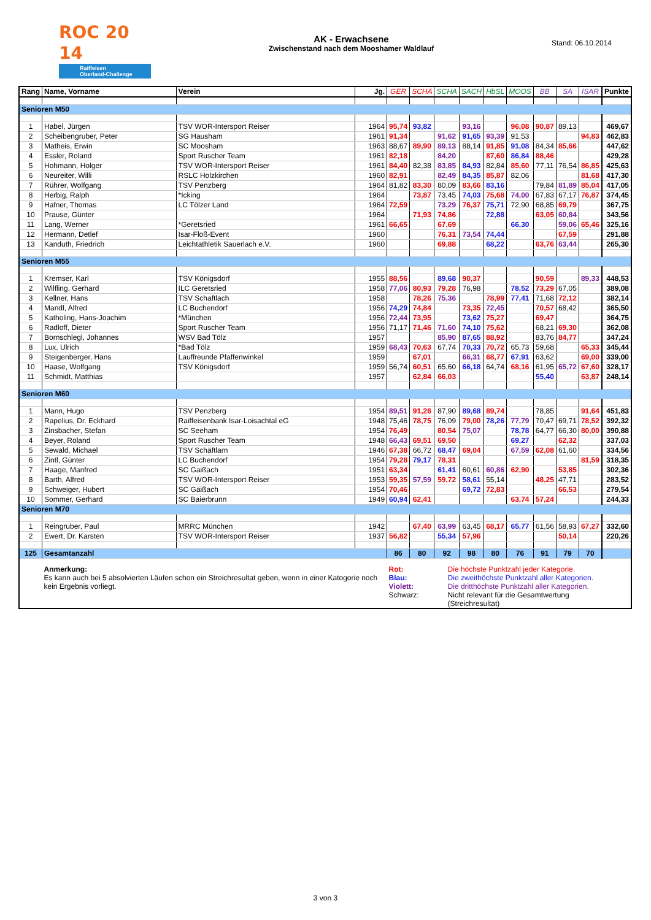ROC 20 14
Raiffeisen
Oberland-Challenge
AK - Erwachsene
Zwischenstand nach dem Mooshamer Waldlauf
Stand: 06.10.2014
| Rang | Name, Vorname | Verein | Jg. | GER | SCHÄ | SCHA | SACH | HbSL | MOOS | BB | SA | ISAR | Punkte |
| --- | --- | --- | --- | --- | --- | --- | --- | --- | --- | --- | --- | --- | --- |
| Senioren M50 | | | | | | | | | | | | | |
| 1 | Habel, Jürgen | TSV WOR-Intersport Reiser | 1964 | 95,74 | 93,82 | | 93,16 | | 96,08 | 90,87 | 89,13 | | 469,67 |
| 2 | Scheibengruber, Peter | SG Hausham | 1961 | 91,34 | | 91,62 | 91,65 | 93,39 | 91,53 | | | 94,83 | 462,83 |
| 3 | Matheis, Erwin | SC Moosham | 1963 | 88,67 | 89,90 | 89,13 | 88,14 | 91,85 | 91,08 | 84,34 | 85,66 | | 447,62 |
| 4 | Essler, Roland | Sport Ruscher Team | 1961 | 82,18 | | 84,20 | | 87,60 | 86,84 | 88,46 | | | 429,28 |
| 5 | Hohmann, Holger | TSV WOR-Intersport Reiser | 1961 | 84,40 | 82,38 | 83,85 | 84,93 | 82,84 | 85,60 | 77,11 | 76,54 | 86,85 | 425,63 |
| 6 | Neureiter, Willi | RSLC Holzkirchen | 1960 | 82,91 | | 82,49 | 84,35 | 85,87 | 82,06 | | | 81,68 | 417,30 |
| 7 | Rührer, Wolfgang | TSV Penzberg | 1964 | 81,82 | 83,30 | 80,09 | 83,66 | 83,16 | | 79,84 | 81,89 | 85,04 | 417,05 |
| 8 | Herbig, Ralph | *Icking | 1964 | | 73,87 | 73,45 | 74,03 | 75,68 | 74,00 | 67,83 | 67,17 | 76,87 | 374,45 |
| 9 | Hafner, Thomas | LC Tölzer Land | 1964 | 72,59 | | 73,29 | 76,37 | 75,71 | 72,90 | 68,85 | 69,79 | | 367,75 |
| 10 | Prause, Günter | | 1964 | | 71,93 | 74,86 | | 72,88 | | 63,05 | 60,84 | | 343,56 |
| 11 | Lang, Werner | *Geretsried | 1961 | 66,65 | | 67,69 | | | 66,30 | | 59,06 | 65,46 | 325,16 |
| 12 | Hermann, Detlef | Isar-Floß-Event | 1960 | | | 76,31 | 73,54 | 74,44 | | | 67,59 | | 291,88 |
| 13 | Kanduth, Friedrich | Leichtathletik Sauerlach e.V. | 1960 | | | 69,88 | | 68,22 | | 63,76 | 63,44 | | 265,30 |
| Senioren M55 | | | | | | | | | | | | | |
| 1 | Kremser, Karl | TSV Königsdorf | 1955 | 88,56 | | 89,68 | 90,37 | | | 90,59 | | 89,33 | 448,53 |
| 2 | Wilfling, Gerhard | ILC Geretsried | 1958 | 77,06 | 80,93 | 79,28 | 76,98 | | 78,52 | 73,29 | 67,05 | | 389,08 |
| 3 | Kellner, Hans | TSV Schaftlach | 1958 | | 78,26 | 75,36 | | 78,99 | 77,41 | 71,68 | 72,12 | | 382,14 |
| 4 | Mandl, Alfred | LC Buchendorf | 1956 | 74,29 | 74,84 | | 73,35 | 72,45 | | 70,57 | 68,42 | | 365,50 |
| 5 | Katholing, Hans-Joachim | *München | 1956 | 72,44 | 73,95 | | 73,62 | 75,27 | | 69,47 | | | 364,75 |
| 6 | Radloff, Dieter | Sport Ruscher Team | 1956 | 71,17 | 71,46 | 71,60 | 74,10 | 75,62 | | 68,21 | 69,30 | | 362,08 |
| 7 | Bornschlegl, Johannes | WSV Bad Tölz | 1957 | | | 85,90 | 87,65 | 88,92 | | 83,76 | 84,77 | | 347,24 |
| 8 | Lux, Ulrich | *Bad Tölz | 1959 | 68,43 | 70,63 | 67,74 | 70,33 | 70,72 | 65,73 | 59,68 | | 65,33 | 345,44 |
| 9 | Steigenberger, Hans | Lauffreunde Pfaffenwinkel | 1959 | | 67,01 | | 66,31 | 68,77 | 67,91 | 63,62 | | 69,00 | 339,00 |
| 10 | Haase, Wolfgang | TSV Königsdorf | 1959 | 56,74 | 60,51 | 65,60 | 66,18 | 64,74 | 68,16 | 61,95 | 65,72 | 67,60 | 328,17 |
| 11 | Schmidt, Matthias | | 1957 | | 62,84 | 66,03 | | | | 55,40 | | 63,87 | 248,14 |
| Senioren M60 | | | | | | | | | | | | | |
| 1 | Mann, Hugo | TSV Penzberg | 1954 | 89,51 | 91,26 | 87,90 | 89,68 | 89,74 | | 78,85 | | 91,64 | 451,83 |
| 2 | Rapelius, Dr. Eckhard | Raiffeisenbank Isar-Loisachtal eG | 1948 | 75,46 | 78,75 | 76,09 | 79,00 | 78,26 | 77,79 | 70,47 | 69,71 | 78,52 | 392,32 |
| 3 | Zinsbacher, Stefan | SC Seeham | 1954 | 76,49 | | 80,54 | 75,07 | | 78,78 | 64,77 | 66,30 | 80,00 | 390,88 |
| 4 | Beyer, Roland | Sport Ruscher Team | 1948 | 66,43 | 69,51 | 69,50 | | | 69,27 | | 62,32 | | 337,03 |
| 5 | Sewald, Michael | TSV Schäftlarn | 1946 | 67,38 | 66,72 | 68,47 | 69,04 | | 67,59 | 62,08 | 61,60 | | 334,56 |
| 6 | Zintl, Günter | LC Buchendorf | 1954 | 79,28 | 79,17 | 78,31 | | | | | | 81,59 | 318,35 |
| 7 | Haage, Manfred | SC Gaißach | 1951 | 63,34 | | 61,41 | 60,61 | 60,86 | 62,90 | | 53,85 | | 302,36 |
| 8 | Barth, Alfred | TSV WOR-Intersport Reiser | 1953 | 59,35 | 57,59 | 59,72 | 58,61 | 55,14 | | 48,25 | 47,71 | | 283,52 |
| 9 | Schweiger, Hubert | SC Gaißach | 1954 | 70,46 | | | 69,72 | 72,83 | | | 66,53 | | 279,54 |
| 10 | Sommer, Gerhard | SC Baierbrunn | 1949 | 60,94 | 62,41 | | | | 63,74 | 57,24 | | | 244,33 |
| Senioren M70 | | | | | | | | | | | | | |
| 1 | Reingruber, Paul | MRRC München | 1942 | | 67,40 | 63,99 | 63,45 | 68,17 | 65,77 | 61,56 | 58,93 | 67,27 | 332,60 |
| 2 | Ewert, Dr. Karsten | TSV WOR-Intersport Reiser | 1937 | 56,82 | | 55,34 | 57,96 | | | | 50,14 | | 220,26 |
| 125 | Gesamtanzahl | | | 86 | 80 | 92 | 98 | 80 | 76 | 91 | 79 | 70 | |
| | Anmerkung: Es kann auch bei 5 absolvierten Läufen schon ein Streichresultat geben, wenn in einer Katogorie noch kein Ergebnis vorliegt. | | | Rot: Blau: Violett: Schwarz: Die höchste Punktzahl jeder Kategorie. Die zweithöchste Punktzahl aller Kategorien. Die dritthöchste Punktzahl aller Kategorien. Nicht relevant für die Gesamtwertung (Streichresultat) | | | | | | | | | |
3 von 3